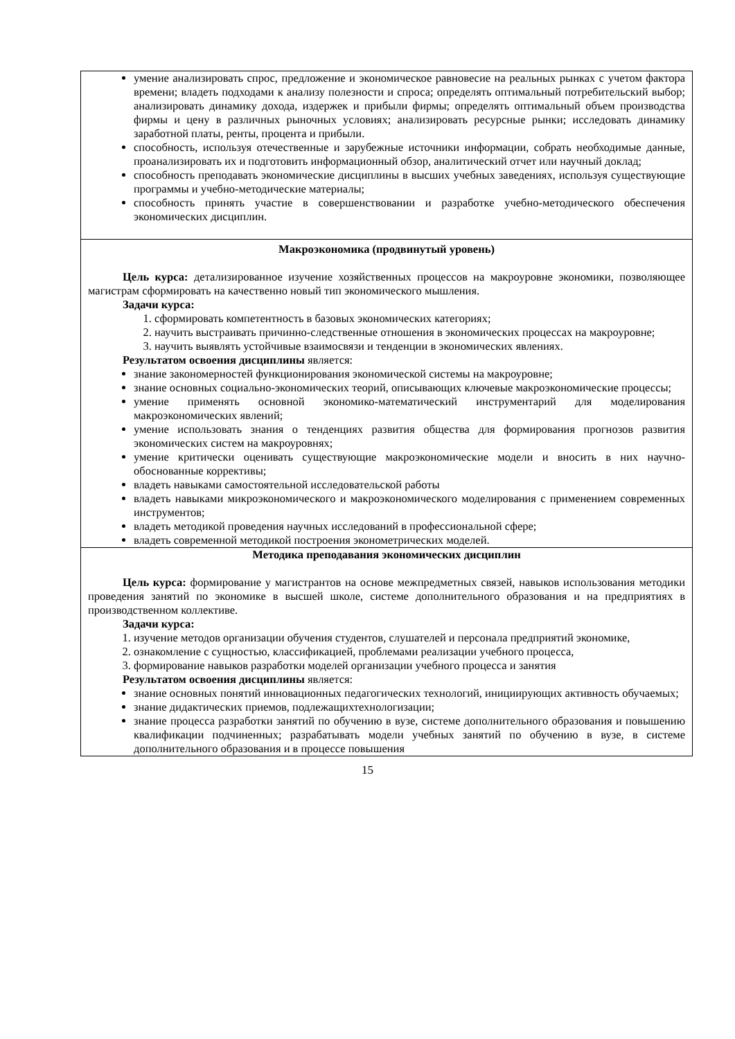| умение анализировать спрос, предложение и экономическое равновесие на реальных рынках с учетом фактора времени; владеть подходами к анализу полезности и спроса; определять оптимальный потребительский выбор; анализировать динамику дохода, издержек и прибыли фирмы; определять оптимальный объем производства фирмы и цену в различных рыночных условиях; анализировать ресурсные рынки; исследовать динамику заработной платы, ренты, процента и прибыли. способность, используя отечественные и зарубежные источники информации, собрать необходимые данные, проанализировать их и подготовить информационный обзор, аналитический отчет или научный доклад; способность преподавать экономические дисциплины в высших учебных заведениях, используя существующие программы и учебно-методические материалы; способность принять участие в совершенствовании и разработке учебно-методического обеспечения экономических дисциплин. |
| Макроэкономика (продвинутый уровень) Цель курса: детализированное изучение хозяйственных процессов на макроуровне экономики, позволяющее магистрам сформировать на качественно новый тип экономического мышления. Задачи курса: 1. сформировать компетентность в базовых экономических категориях; 2. научить выстраивать причинно-следственные отношения в экономических процессах на макроуровне; 3. научить выявлять устойчивые взаимосвязи и тенденции в экономических явлениях. Результатом освоения дисциплины является: знание закономерностей функционирования экономической системы на макроуровне; знание основных социально-экономических теорий, описывающих ключевые макроэкономические процессы; умение применять основной экономико-математический инструментарий для моделирования макроэкономических явлений; умение использовать знания о тенденциях развития общества для формирования прогнозов развития экономических систем на макроуровнях; умение критически оценивать существующие макроэкономические модели и вносить в них научно-обоснованные коррективы; владеть навыками самостоятельной исследовательской работы владеть навыками микроэкономического и макроэкономического моделирования с применением современных инструментов; владеть методикой проведения научных исследований в профессиональной сфере; владеть современной методикой построения эконометрических моделей. |
| Методика преподавания экономических дисциплин Цель курса: формирование у магистрантов на основе межпредметных связей, навыков использования методики проведения занятий по экономике в высшей школе, системе дополнительного образования и на предприятиях в производственном коллективе. Задачи курса: 1. изучение методов организации обучения студентов, слушателей и персонала предприятий экономике, 2. ознакомление с сущностью, классификацией, проблемами реализации учебного процесса, 3. формирование навыков разработки моделей организации учебного процесса и занятия Результатом освоения дисциплины является: знание основных понятий инновационных педагогических технологий, инициирующих активность обучаемых; знание дидактических приемов, подлежащихтехнологизации; знание процесса разработки занятий по обучению в вузе, системе дополнительного образования и повышению квалификации подчиненных; разрабатывать модели учебных занятий по обучению в вузе, в системе дополнительного образования и в процессе повышения |
15